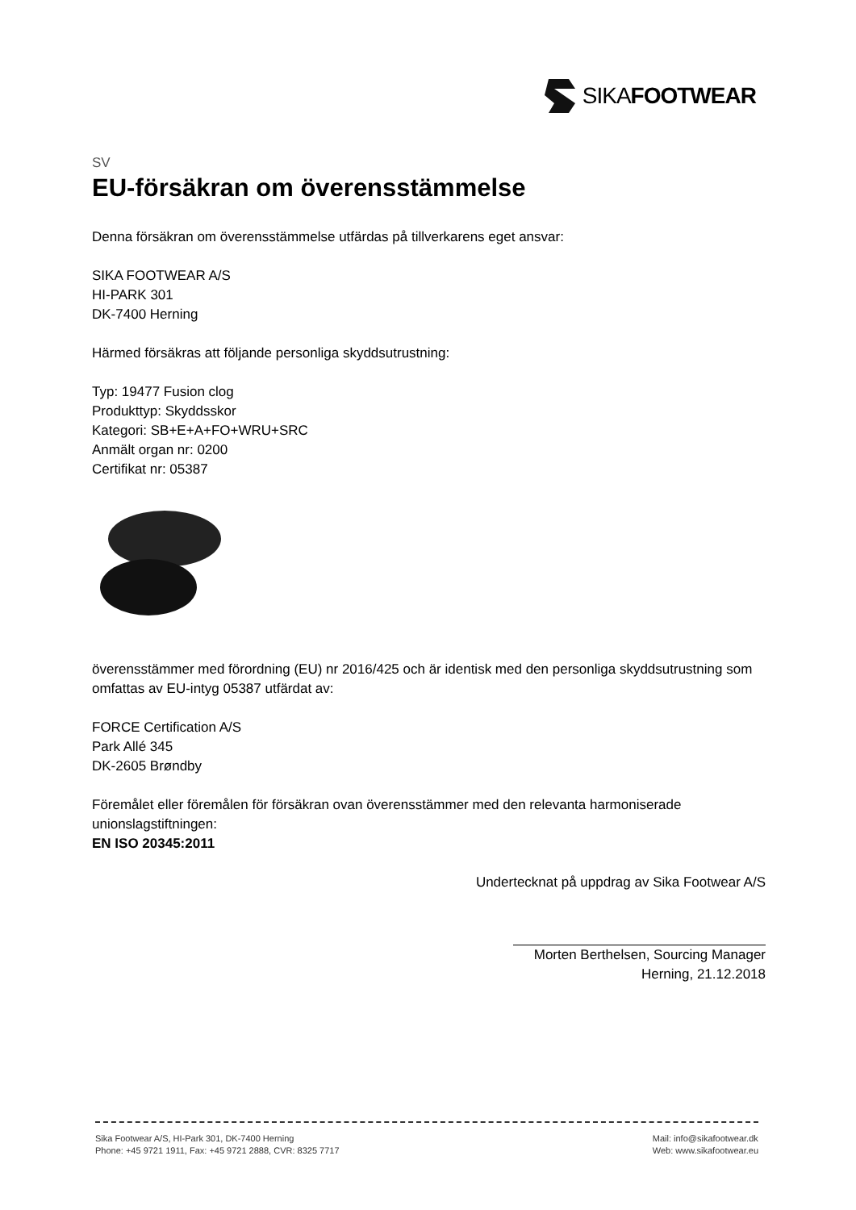SIKA FOOTWEAR
SV
EU-försäkran om överensstämmelse
Denna försäkran om överensstämmelse utfärdas på tillverkarens eget ansvar:
SIKA FOOTWEAR A/S
HI-PARK 301
DK-7400 Herning
Härmed försäkras att följande personliga skyddsutrustning:
Typ: 19477 Fusion clog
Produkttyp: Skyddsskor
Kategori: SB+E+A+FO+WRU+SRC
Anmält organ nr: 0200
Certifikat nr: 05387
överensstämmer med förordning (EU) nr 2016/425 och är identisk med den personliga skyddsutrustning som omfattas av EU-intyg 05387 utfärdat av:
FORCE Certification A/S
Park Allé 345
DK-2605 Brøndby
Föremålet eller föremålen för försäkran ovan överensstämmer med den relevanta harmoniserade unionslagstiftningen:
EN ISO 20345:2011
Undertecknat på uppdrag av Sika Footwear A/S
Morten Berthelsen, Sourcing Manager
Herning, 21.12.2018
Sika Footwear A/S, HI-Park 301, DK-7400 Herning
Phone: +45 9721 1911, Fax: +45 9721 2888, CVR: 8325 7717
Mail: info@sikafootwear.dk
Web: www.sikafootwear.eu